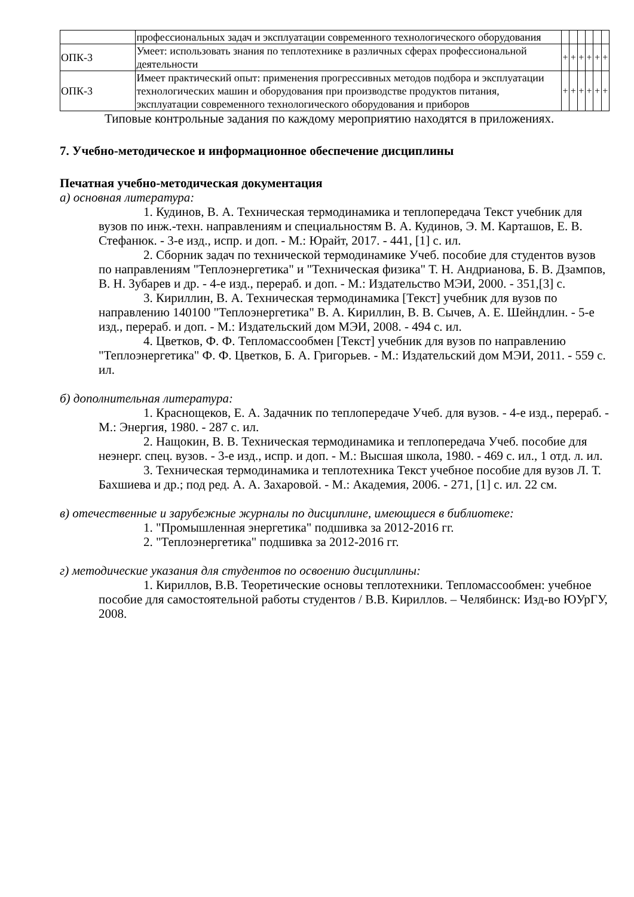| | профессиональных задач и эксплуатации современного технологического оборудования | | | | | | |
| ОПК-3 | Умеет: использовать знания по теплотехнике в различных сферах профессиональной деятельности | + | + | + | + | + | + |
| ОПК-3 | Имеет практический опыт: применения прогрессивных методов подбора и эксплуатации технологических машин и оборудования при производстве продуктов питания, эксплуатации современного технологического оборудования и приборов | + | + | + | + | + | + |
Типовые контрольные задания по каждому мероприятию находятся в приложениях.
7. Учебно-методическое и информационное обеспечение дисциплины
Печатная учебно-методическая документация
а) основная литература:
1. Кудинов, В. А. Техническая термодинамика и теплопередача Текст учебник для вузов по инж.-техн. направлениям и специальностям В. А. Кудинов, Э. М. Карташов, Е. В. Стефанюк. - 3-е изд., испр. и доп. - М.: Юрайт, 2017. - 441, [1] с. ил.
2. Сборник задач по технической термодинамике Учеб. пособие для студентов вузов по направлениям "Теплоэнергетика" и "Техническая физика" Т. Н. Андрианова, Б. В. Дзампов, В. Н. Зубарев и др. - 4-е изд., перераб. и доп. - М.: Издательство МЭИ, 2000. - 351,[3] с.
3. Кириллин, В. А. Техническая термодинамика [Текст] учебник для вузов по направлению 140100 "Теплоэнергетика" В. А. Кириллин, В. В. Сычев, А. Е. Шейндлин. - 5-е изд., перераб. и доп. - М.: Издательский дом МЭИ, 2008. - 494 с. ил.
4. Цветков, Ф. Ф. Тепломассообмен [Текст] учебник для вузов по направлению "Теплоэнергетика" Ф. Ф. Цветков, Б. А. Григорьев. - М.: Издательский дом МЭИ, 2011. - 559 с. ил.
б) дополнительная литература:
1. Краснощеков, Е. А. Задачник по теплопередаче Учеб. для вузов. - 4-е изд., перераб. - М.: Энергия, 1980. - 287 с. ил.
2. Нащокин, В. В. Техническая термодинамика и теплопередача Учеб. пособие для неэнерг. спец. вузов. - 3-е изд., испр. и доп. - М.: Высшая школа, 1980. - 469 с. ил., 1 отд. л. ил.
3. Техническая термодинамика и теплотехника Текст учебное пособие для вузов Л. Т. Бахшиева и др.; под ред. А. А. Захаровой. - М.: Академия, 2006. - 271, [1] с. ил. 22 см.
в) отечественные и зарубежные журналы по дисциплине, имеющиеся в библиотеке:
1. "Промышленная энергетика" подшивка за 2012-2016 гг.
2. "Теплоэнергетика" подшивка за 2012-2016 гг.
г) методические указания для студентов по освоению дисциплины:
1. Кириллов, В.В. Теоретические основы теплотехники. Тепломассообмен: учебное пособие для самостоятельной работы студентов / В.В. Кириллов. – Челябинск: Изд-во ЮУрГУ, 2008.